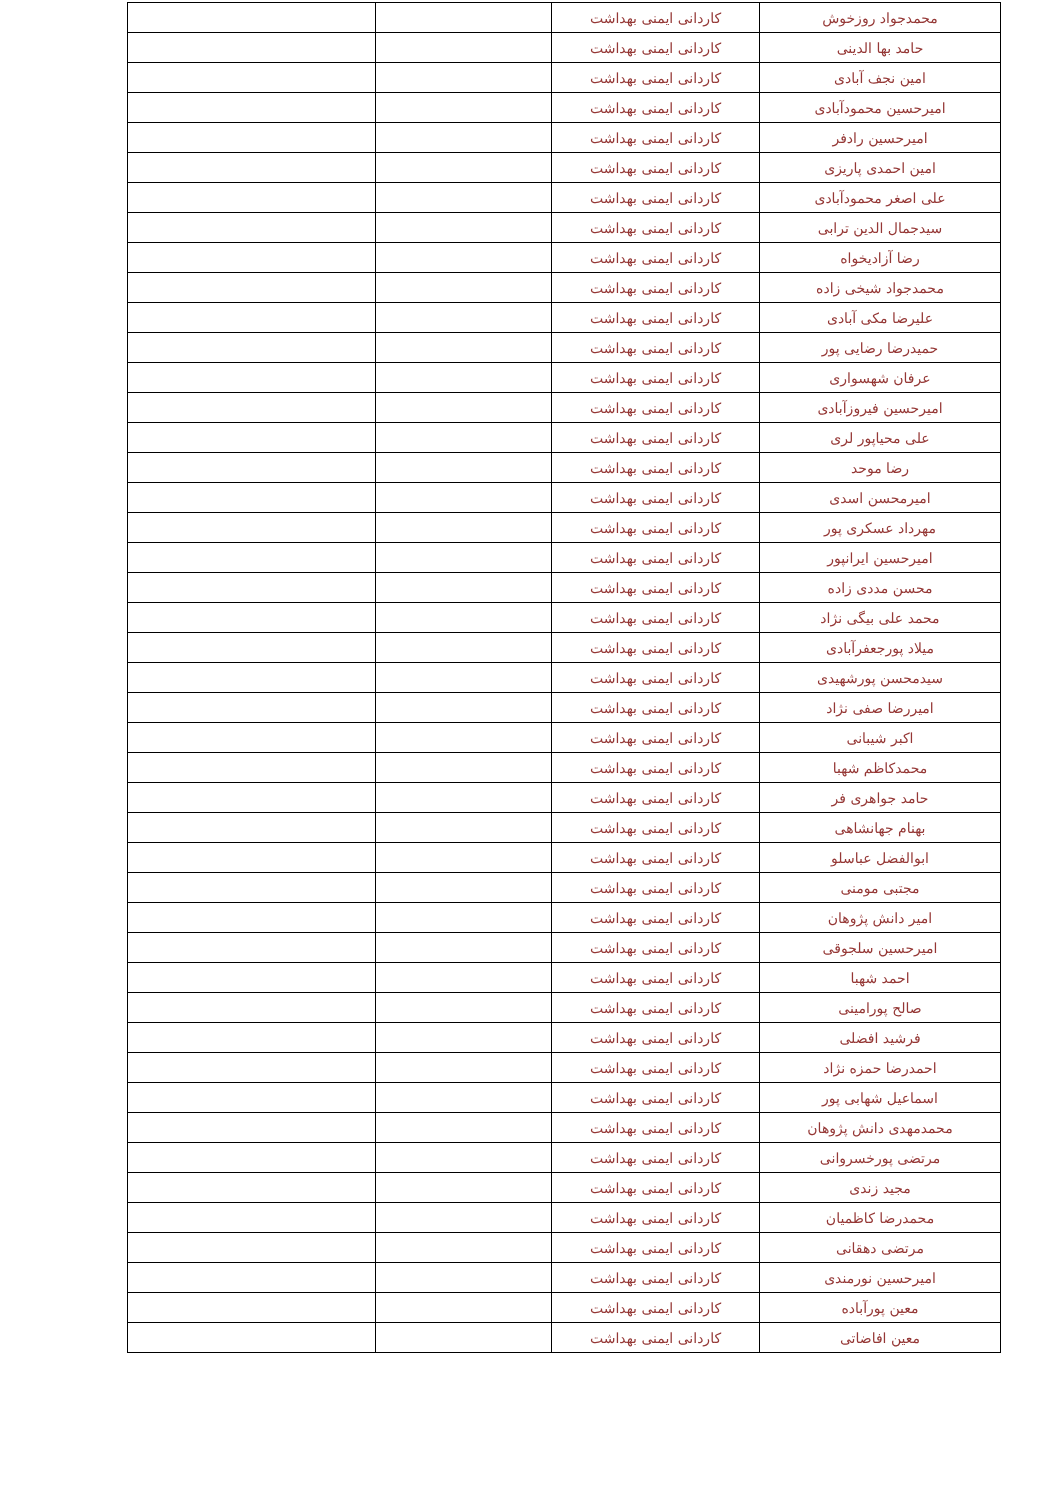| محمدجواد روزخوش | کاردانی ایمنی بهداشت | | |
| حامد بها الدینی | کاردانی ایمنی بهداشت | | |
| امین نجف آبادی | کاردانی ایمنی بهداشت | | |
| امیرحسین محمودآبادی | کاردانی ایمنی بهداشت | | |
| امیرحسین رادفر | کاردانی ایمنی بهداشت | | |
| امین احمدی پاریزی | کاردانی ایمنی بهداشت | | |
| علی اصغر محمودآبادی | کاردانی ایمنی بهداشت | | |
| سیدجمال الدین ترابی | کاردانی ایمنی بهداشت | | |
| رضا آزادیخواه | کاردانی ایمنی بهداشت | | |
| محمدجواد شیخی زاده | کاردانی ایمنی بهداشت | | |
| علیرضا مکی آبادی | کاردانی ایمنی بهداشت | | |
| حمیدرضا رضایی پور | کاردانی ایمنی بهداشت | | |
| عرفان شهسواری | کاردانی ایمنی بهداشت | | |
| امیرحسین فیروزآبادی | کاردانی ایمنی بهداشت | | |
| علی محیاپور لری | کاردانی ایمنی بهداشت | | |
| رضا موحد | کاردانی ایمنی بهداشت | | |
| امیرمحسن اسدی | کاردانی ایمنی بهداشت | | |
| مهرداد عسکری پور | کاردانی ایمنی بهداشت | | |
| امیرحسین ایرانپور | کاردانی ایمنی بهداشت | | |
| محسن مددی زاده | کاردانی ایمنی بهداشت | | |
| محمد علی بیگی نژاد | کاردانی ایمنی بهداشت | | |
| میلاد پورجعفرآبادی | کاردانی ایمنی بهداشت | | |
| سیدمحسن پورشهیدی | کاردانی ایمنی بهداشت | | |
| امیررضا صفی نژاد | کاردانی ایمنی بهداشت | | |
| اکبر شیبانی | کاردانی ایمنی بهداشت | | |
| محمدکاظم شهبا | کاردانی ایمنی بهداشت | | |
| حامد جواهری فر | کاردانی ایمنی بهداشت | | |
| بهنام جهانشاهی | کاردانی ایمنی بهداشت | | |
| ابوالفضل عباسلو | کاردانی ایمنی بهداشت | | |
| مجتبی مومنی | کاردانی ایمنی بهداشت | | |
| امیر دانش پژوهان | کاردانی ایمنی بهداشت | | |
| امیرحسین سلجوقی | کاردانی ایمنی بهداشت | | |
| احمد شهبا | کاردانی ایمنی بهداشت | | |
| صالح پورامینی | کاردانی ایمنی بهداشت | | |
| فرشید افضلی | کاردانی ایمنی بهداشت | | |
| احمدرضا حمزه نژاد | کاردانی ایمنی بهداشت | | |
| اسماعیل شهابی پور | کاردانی ایمنی بهداشت | | |
| محمدمهدی دانش پژوهان | کاردانی ایمنی بهداشت | | |
| مرتضی پورخسروانی | کاردانی ایمنی بهداشت | | |
| مجید زندی | کاردانی ایمنی بهداشت | | |
| محمدرضا کاظمیان | کاردانی ایمنی بهداشت | | |
| مرتضی دهقانی | کاردانی ایمنی بهداشت | | |
| امیرحسین نورمندی | کاردانی ایمنی بهداشت | | |
| معین پورآباده | کاردانی ایمنی بهداشت | | |
| معین افاضاتی | کاردانی ایمنی بهداشت | | |